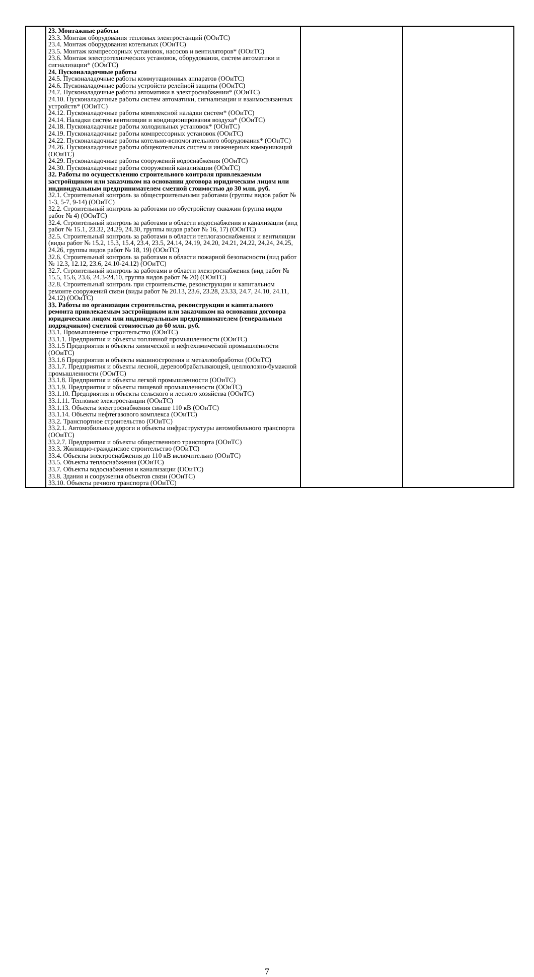| | 23. Монтажные работы 23.3. Монтаж оборудования тепловых электростанций (ООиТС) 23.4. Монтаж оборудования котельных (ООиТС) 23.5. Монтаж компрессорных установок, насосов и вентиляторов* (ООиТС) 23.6. Монтаж электротехнических установок, оборудования, систем автоматики и сигнализации* (ООиТС) 24. Пусконаладочные работы 24.5. Пусконаладочные работы коммутационных аппаратов (ООиТС) 24.6. Пусконаладочные работы устройств релейной защиты (ООиТС) 24.7. Пусконаладочные работы автоматики в электроснабжении* (ООиТС) 24.10. Пусконаладочные работы систем автоматики, сигнализации и взаимосвязанных устройств* (ООиТС) 24.12. Пусконаладочные работы комплексной наладки систем* (ООиТС) 24.14. Наладки систем вентиляции и кондиционирования воздуха* (ООиТС) 24.18. Пусконаладочные работы холодильных установок* (ООиТС) 24.19. Пусконаладочные работы компрессорных установок (ООиТС) 24.22. Пусконаладочные работы котельно-вспомогательного оборудования* (ООиТС) 24.26. Пусконаладочные работы общекотельных систем и инженерных коммуникаций (ООиТС) 24.29. Пусконаладочные работы сооружений водоснабжения (ООиТС) 24.30. Пусконаладочные работы сооружений канализации (ООиТС) 32. Работы по осуществлению строительного контроля привлекаемым застройщиком или заказчиком на основании договора юридическим лицом или индивидуальным предпринимателем сметной стоимостью до 30 млн. руб. 32.1. Строительный контроль за общестроительными работами (группы видов работ № 1-3, 5-7, 9-14) (ООиТС) 32.2. Строительный контроль за работами по обустройству скважин (группа видов работ № 4) (ООиТС) 32.4. Строительный контроль за работами в области водоснабжения и канализации (вид работ № 15.1, 23.32, 24.29, 24.30, группы видов работ № 16, 17) (ООиТС) 32.5. Строительный контроль за работами в области теплогазоснабжения и вентиляции (виды работ № 15.2, 15.3, 15.4, 23.4, 23.5, 24.14, 24.19, 24.20, 24.21, 24.22, 24.24, 24.25, 24.26, группы видов работ № 18, 19) (ООиТС) 32.6. Строительный контроль за работами в области пожарной безопасности (вид работ № 12.3, 12.12, 23.6, 24.10-24.12) (ООиТС) 32.7. Строительный контроль за работами в области электроснабжения (вид работ № 15.5, 15.6, 23.6, 24.3-24.10, группа видов работ № 20) (ООиТС) 32.8. Строительный контроль при строительстве, реконструкции и капитальном ремонте сооружений связи (виды работ № 20.13, 23.6, 23.28, 23.33, 24.7, 24.10, 24.11, 24.12) (ООиТС) 33. Работы по организации строительства, реконструкции и капитального ремонта привлекаемым застройщиком или заказчиком на основании договора юридическим лицом или индивидуальным предпринимателем (генеральным подрядчиком) сметной стоимостью до 60 млн. руб. 33.1. Промышленное строительство (ООиТС) 33.1.1. Предприятия и объекты топливной промышленности (ООиТС) 33.1.5 Предприятия и объекты химической и нефтехимической промышленности (ООиТС) 33.1.6 Предприятия и объекты машиностроения и металлообработки (ООиТС) 33.1.7. Предприятия и объекты лесной, деревообрабатывающей, целлюлозно-бумажной промышленности (ООиТС) 33.1.8. Предприятия и объекты легкой промышленности (ООиТС) 33.1.9. Предприятия и объекты пищевой промышленности (ООиТС) 33.1.10. Предприятия и объекты сельского и лесного хозяйства (ООиТС) 33.1.11. Тепловые электростанции (ООиТС) 33.1.13. Объекты электроснабжения свыше 110 кВ (ООиТС) 33.1.14. Объекты нефтегазового комплекса (ООиТС) 33.2. Транспортное строительство (ООиТС) 33.2.1. Автомобильные дороги и объекты инфраструктуры автомобильного транспорта (ООиТС) 33.2.7. Предприятия и объекты общественного транспорта (ООиТС) 33.3. Жилищно-гражданское строительство (ООиТС) 33.4. Объекты электроснабжения до 110 кВ включительно (ООиТС) 33.5. Объекты теплоснабжения (ООиТС) 33.7. Объекты водоснабжения и канализации (ООиТС) 33.8. Здания и сооружения объектов связи (ООиТС) 33.10. Объекты речного транспорта (ООиТС) | | |
7